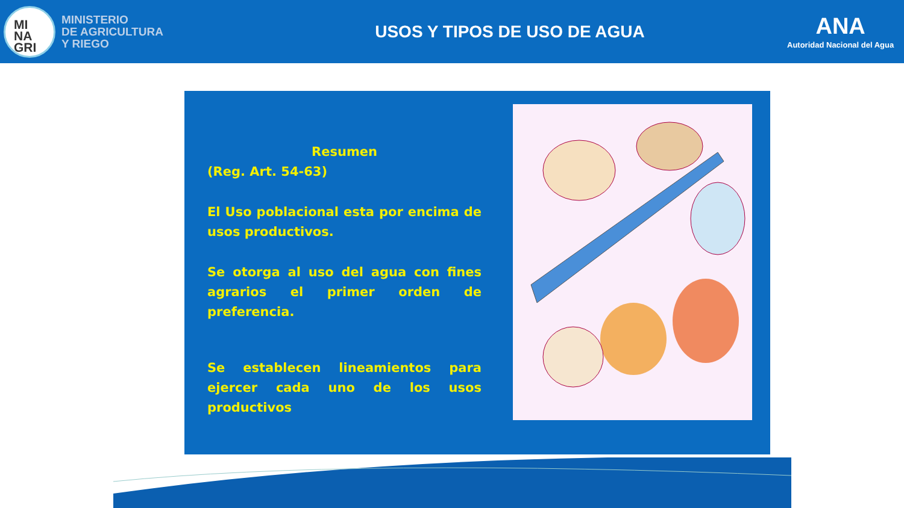MI
NA
GRI
MINISTERIO
DE AGRICULTURA
Y RIEGO
USOS Y TIPOS DE USO DE AGUA
ANA
Autoridad Nacional del Agua
Resumen
(Reg. Art. 54-63)
El Uso poblacional esta por encima de usos productivos.
Se otorga al uso del agua con fines agrarios el primer orden de preferencia.
Se establecen lineamientos para ejercer cada uno de los usos productivos